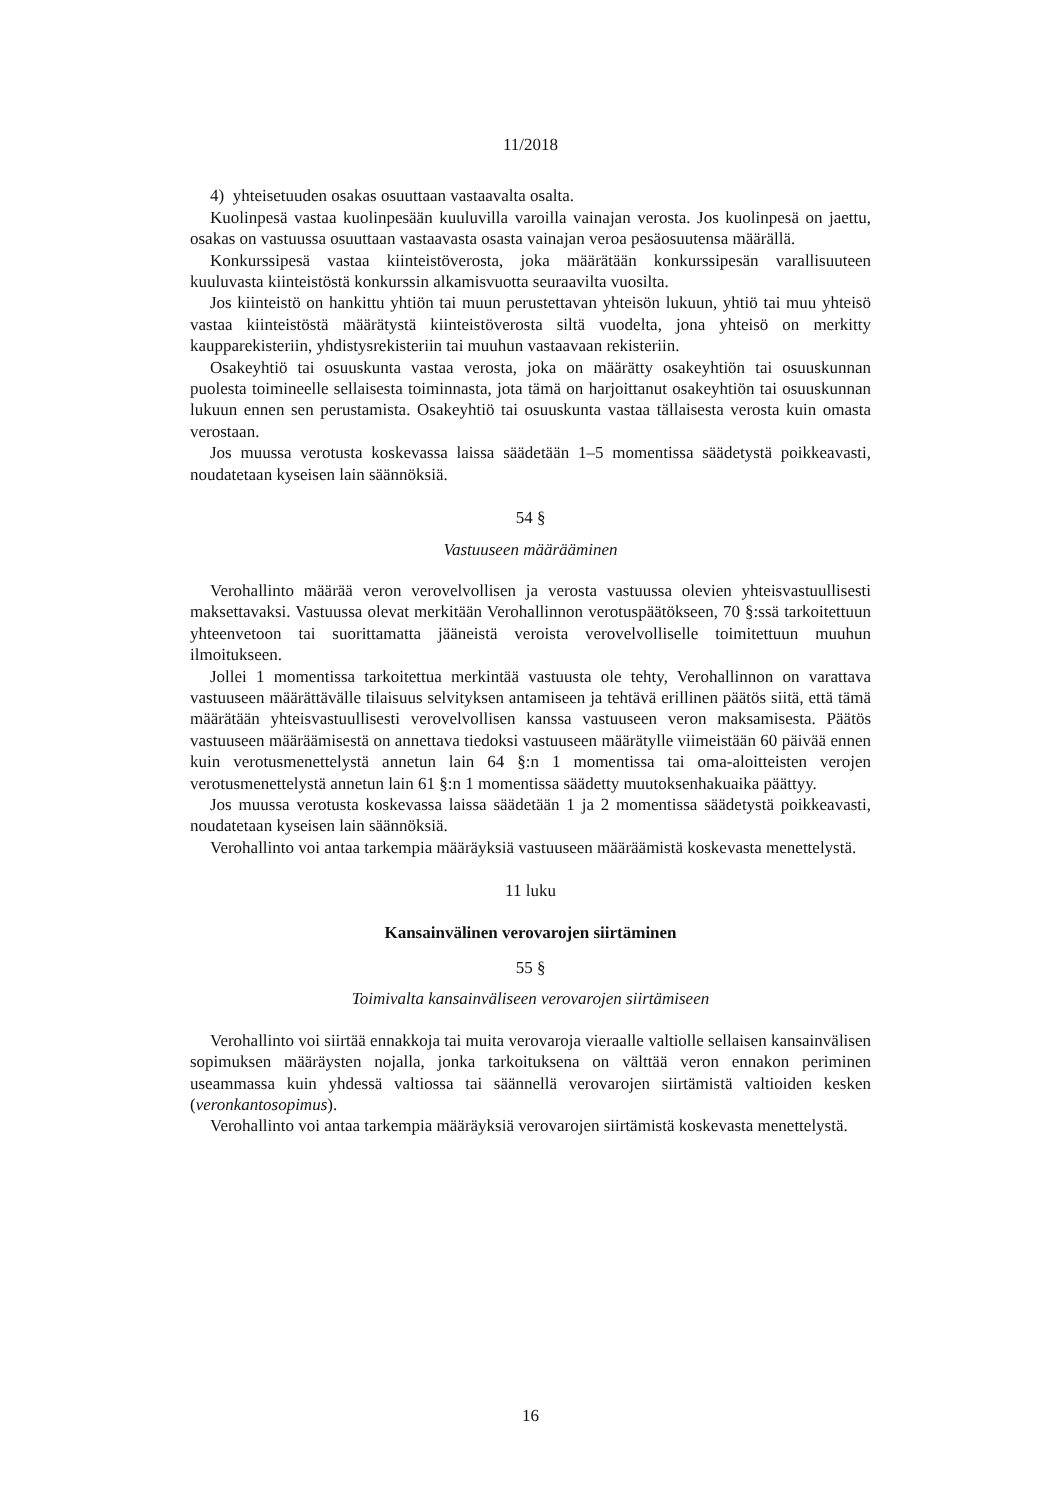11/2018
4) yhteisetuuden osakas osuuttaan vastaavalta osalta.
Kuolinpesä vastaa kuolinpesään kuuluvilla varoilla vainajan verosta. Jos kuolinpesä on jaettu, osakas on vastuussa osuuttaan vastaavasta osasta vainajan veroa pesäosuutensa määrällä.
Konkurssipesä vastaa kiinteistöverosta, joka määrätään konkurssipesän varallisuuteen kuuluvasta kiinteistöstä konkurssin alkamisvuotta seuraavilta vuosilta.
Jos kiinteistö on hankittu yhtiön tai muun perustettavan yhteisön lukuun, yhtiö tai muu yhteisö vastaa kiinteistöstä määrätystä kiinteistöverosta siltä vuodelta, jona yhteisö on merkitty kaupparekisteriin, yhdistysrekisteriin tai muuhun vastaavaan rekisteriin.
Osakeyhtiö tai osuuskunta vastaa verosta, joka on määrätty osakeyhtiön tai osuuskunnan puolesta toimineelle sellaisesta toiminnasta, jota tämä on harjoittanut osakeyhtiön tai osuuskunnan lukuun ennen sen perustamista. Osakeyhtiö tai osuuskunta vastaa tällaisesta verosta kuin omasta verostaan.
Jos muussa verotusta koskevassa laissa säädetään 1–5 momentissa säädetystä poikkeavasti, noudatetaan kyseisen lain säännöksiä.
54 §
Vastuuseen määrääminen
Verohallinto määrää veron verovelvollisen ja verosta vastuussa olevien yhteisvastuullisesti maksettavaksi. Vastuussa olevat merkitään Verohallinnon verotuspäätökseen, 70 §:ssä tarkoitettuun yhteenvetoon tai suorittamatta jääneistä veroista verovelvolliselle toimitettuun muuhun ilmoitukseen.
Jollei 1 momentissa tarkoitettua merkintää vastuusta ole tehty, Verohallinnon on varattava vastuuseen määrättävälle tilaisuus selvityksen antamiseen ja tehtävä erillinen päätös siitä, että tämä määrätään yhteisvastuullisesti verovelvollisen kanssa vastuuseen veron maksamisesta. Päätös vastuuseen määräämisestä on annettava tiedoksi vastuuseen määrätylle viimeistään 60 päivää ennen kuin verotusmenettelystä annetun lain 64 §:n 1 momentissa tai oma-aloitteisten verojen verotusmenettelystä annetun lain 61 §:n 1 momentissa säädetty muutoksenhakuaika päättyy.
Jos muussa verotusta koskevassa laissa säädetään 1 ja 2 momentissa säädetystä poikkeavasti, noudatetaan kyseisen lain säännöksiä.
Verohallinto voi antaa tarkempia määräyksiä vastuuseen määräämistä koskevasta menettelystä.
11 luku
Kansainvälinen verovarojen siirtäminen
55 §
Toimivalta kansainväliseen verovarojen siirtämiseen
Verohallinto voi siirtää ennakkoja tai muita verovaroja vieraalle valtiolle sellaisen kansainvälisen sopimuksen määräysten nojalla, jonka tarkoituksena on välttää veron ennakon periminen useammassa kuin yhdessä valtiossa tai säännellä verovarojen siirtämistä valtioiden kesken (veronkantosopimus).
Verohallinto voi antaa tarkempia määräyksiä verovarojen siirtämistä koskevasta menettelystä.
16